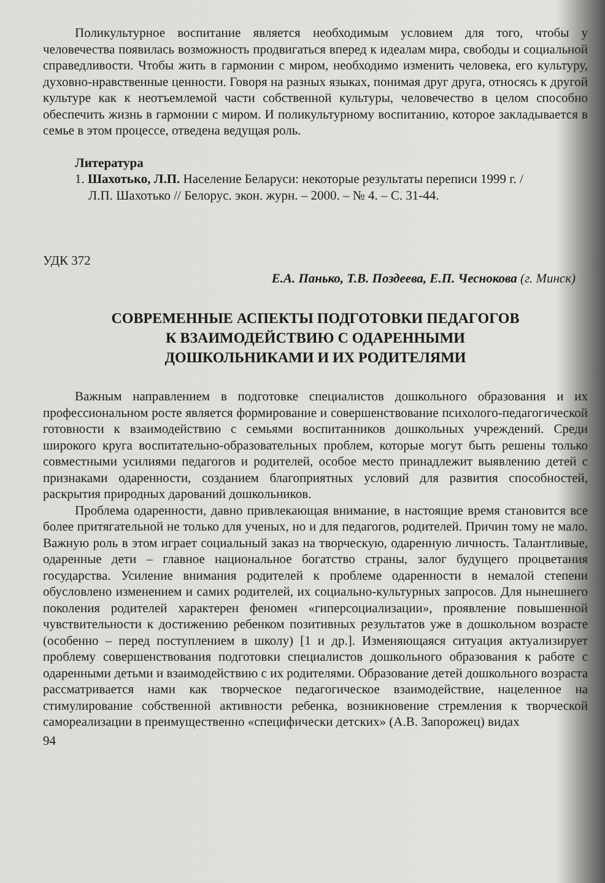Поликультурное воспитание является необходимым условием для того, чтобы у человечества появилась возможность продвигаться вперед к идеалам мира, свободы и социальной справедливости. Чтобы жить в гармонии с миром, необходимо изменить человека, его культуру, духовно-нравственные ценности. Говоря на разных языках, понимая друг друга, относясь к другой культуре как к неотъемлемой части собственной культуры, человечество в целом способно обеспечить жизнь в гармонии с миром. И поликультурному воспитанию, которое закладывается в семье в этом процессе, отведена ведущая роль.
Литература
1. Шахотько, Л.П. Население Беларуси: некоторые результаты переписи 1999 г. /
Л.П. Шахотько // Белорус. экон. журн. – 2000. – № 4. – С. 31-44.
УДК 372
Е.А. Панько, Т.В. Поздеева, Е.П. Чеснокова (г. Минск)
СОВРЕМЕННЫЕ АСПЕКТЫ ПОДГОТОВКИ ПЕДАГОГОВ
К ВЗАИМОДЕЙСТВИЮ С ОДАРЕННЫМИ
ДОШКОЛЬНИКАМИ И ИХ РОДИТЕЛЯМИ
Важным направлением в подготовке специалистов дошкольного образования и их профессиональном росте является формирование и совершенствование психолого-педагогической готовности к взаимодействию с семьями воспитанников дошкольных учреждений. Среди широкого круга воспитательно-образовательных проблем, которые могут быть решены только совместными усилиями педагогов и родителей, особое место принадлежит выявлению детей с признаками одаренности, созданием благоприятных условий для развития способностей, раскрытия природных дарований дошкольников.
Проблема одаренности, давно привлекающая внимание, в настоящие время становится все более притягательной не только для ученых, но и для педагогов, родителей. Причин тому не мало. Важную роль в этом играет социальный заказ на творческую, одаренную личность. Талантливые, одаренные дети – главное национальное богатство страны, залог будущего процветания государства. Усиление внимания родителей к проблеме одаренности в немалой степени обусловлено изменением и самих родителей, их социально-культурных запросов. Для нынешнего поколения родителей характерен феномен «гиперсоциализации», проявление повышенной чувствительности к достижению ребенком позитивных результатов уже в дошкольном возрасте (особенно – перед поступлением в школу) [1 и др.]. Изменяющаяся ситуация актуализирует проблему совершенствования подготовки специалистов дошкольного образования к работе с одаренными детьми и взаимодействию с их родителями. Образование детей дошкольного возраста рассматривается нами как творческое педагогическое взаимодействие, нацеленное на стимулирование собственной активности ребенка, возникновение стремления к творческой самореализации в преимущественно «специфически детских» (А.В. Запорожец) видах
94